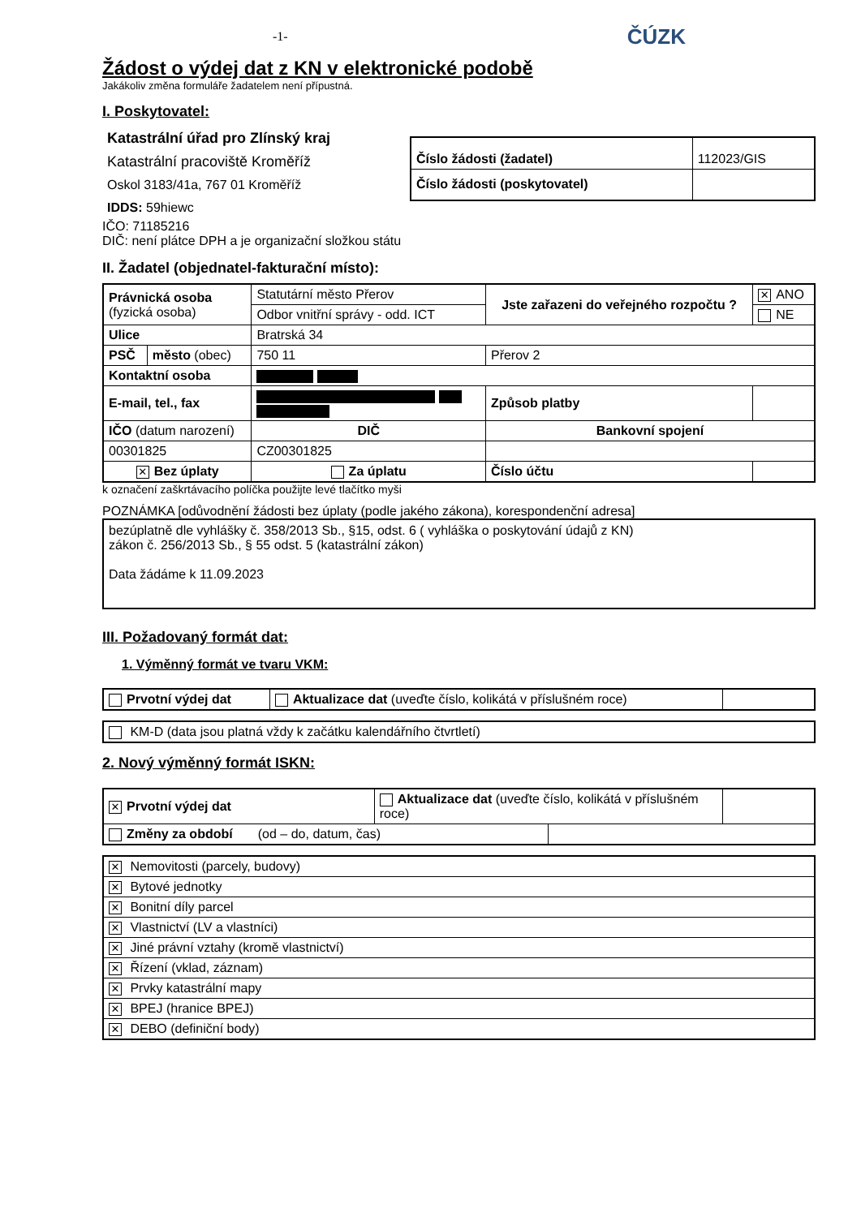-1- ČÚZK
Žádost o výdej dat z KN v elektronické podobě
Jakákoliv změna formuláře žadatelem není přípustná.
I. Poskytovatel:
Katastrální úřad pro Zlínský kraj
Katastrální pracoviště Kroměříž
Oskol 3183/41a, 767 01 Kroměříž
IDDS: 59hiewc
| Číslo žádosti (žadatel) | 112023/GIS |
| Číslo žádosti (poskytovatel) | |
IČO: 71185216
DIČ: není plátce DPH a je organizační složkou státu
II. Žadatel (objednatel-fakturační místo):
| Právnická osoba (fyzická osoba) | | Statutární město Přerov | | Jste zařazeni do veřejného rozpočtu ? | ✕ ANO |
| | | Odbor vnitřní správy - odd. ICT | | | NE |
| Ulice | | Bratrská 34 | | | |
| PSČ | město (obec) | 750 11 | Přerov 2 | | |
| Kontaktní osoba | | | | | |
| E-mail, tel., fax | | | | Způsob platby | |
| IČO (datum narození) | | DIČ | | Bankovní spojení | |
| 00301825 | | CZ00301825 | | | |
| ✕ Bez úplaty | | Za úplatu | | Číslo účtu | |
k označení zaškrtávacího políčka použijte levé tlačítko myši
POZNÁMKA [odůvodnění žádosti bez úplaty (podle jakého zákona), korespondenční adresa]
bezúplatně dle vyhlášky č. 358/2013 Sb., §15, odst. 6 ( vyhláška o poskytování údajů z KN)
zákon č. 256/2013 Sb., § 55 odst. 5 (katastrální zákon)
Data žádáme k 11.09.2023
III. Požadovaný formát dat:
1. Výměnný formát ve tvaru VKM:
| Prvotní výdej dat | Aktualizace dat (uveďte číslo, kolikátá v příslušném roce) | |
| KM-D (data jsou platná vždy k začátku kalendářního čtvrtletí) |
2. Nový výměnný formát ISKN:
| ✕ Prvotní výdej dat | Aktualizace dat (uveďte číslo, kolikátá v příslušném roce) | | |
| Změny za období (od – do, datum, čas) | | | |
| ✕ Nemovitosti (parcely, budovy) |
| ✕ Bytové jednotky |
| ✕ Bonitní díly parcel |
| ✕ Vlastnictví (LV a vlastníci) |
| ✕ Jiné právní vztahy (kromě vlastnictví) |
| ✕ Řízení (vklad, záznam) |
| ✕ Prvky katastrální mapy |
| ✕ BPEJ (hranice BPEJ) |
| ✕ DEBO (definiční body) |